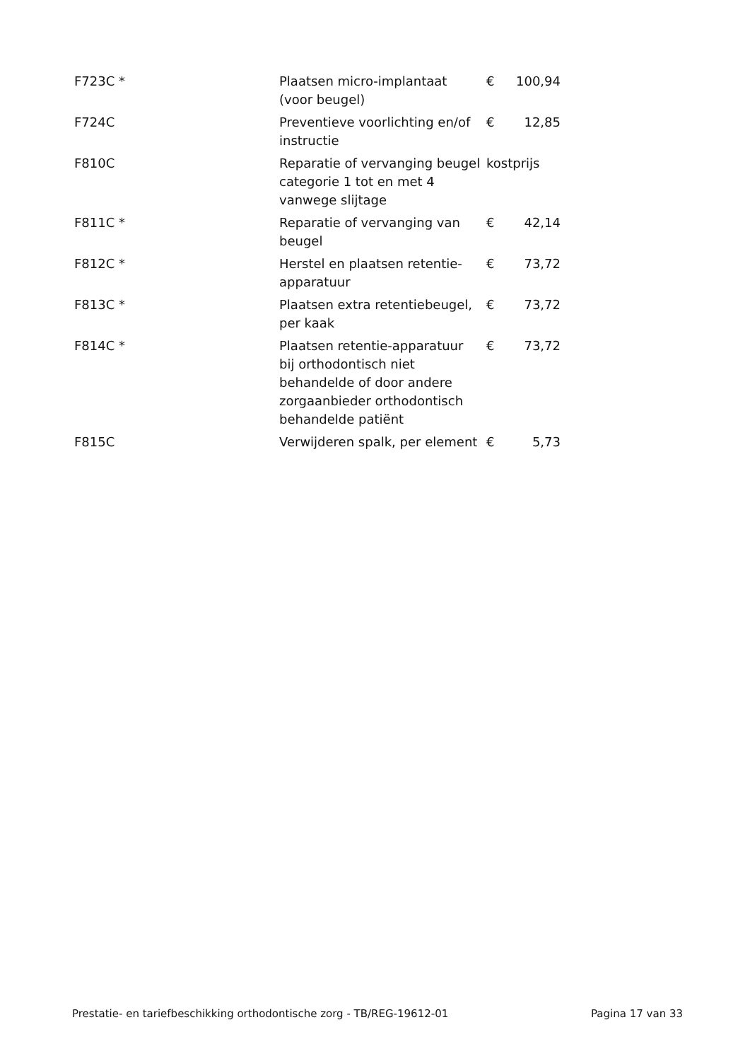| F723C * | Plaatsen micro-implantaat (voor beugel) | € | 100,94 |
| F724C | Preventieve voorlichting en/of instructie | € | 12,85 |
| F810C | Reparatie of vervanging beugel categorie 1 tot en met 4 vanwege slijtage | kostprijs | |
| F811C * | Reparatie of vervanging van beugel | € | 42,14 |
| F812C * | Herstel en plaatsen retentie-apparatuur | € | 73,72 |
| F813C * | Plaatsen extra retentiebeugel, per kaak | € | 73,72 |
| F814C * | Plaatsen retentie-apparatuur bij orthodontisch niet behandelde of door andere zorgaanbieder orthodontisch behandelde patiënt | € | 73,72 |
| F815C | Verwijderen spalk, per element | € | 5,73 |
Prestatie- en tariefbeschikking orthodontische zorg - TB/REG-19612-01 Pagina 17 van 33